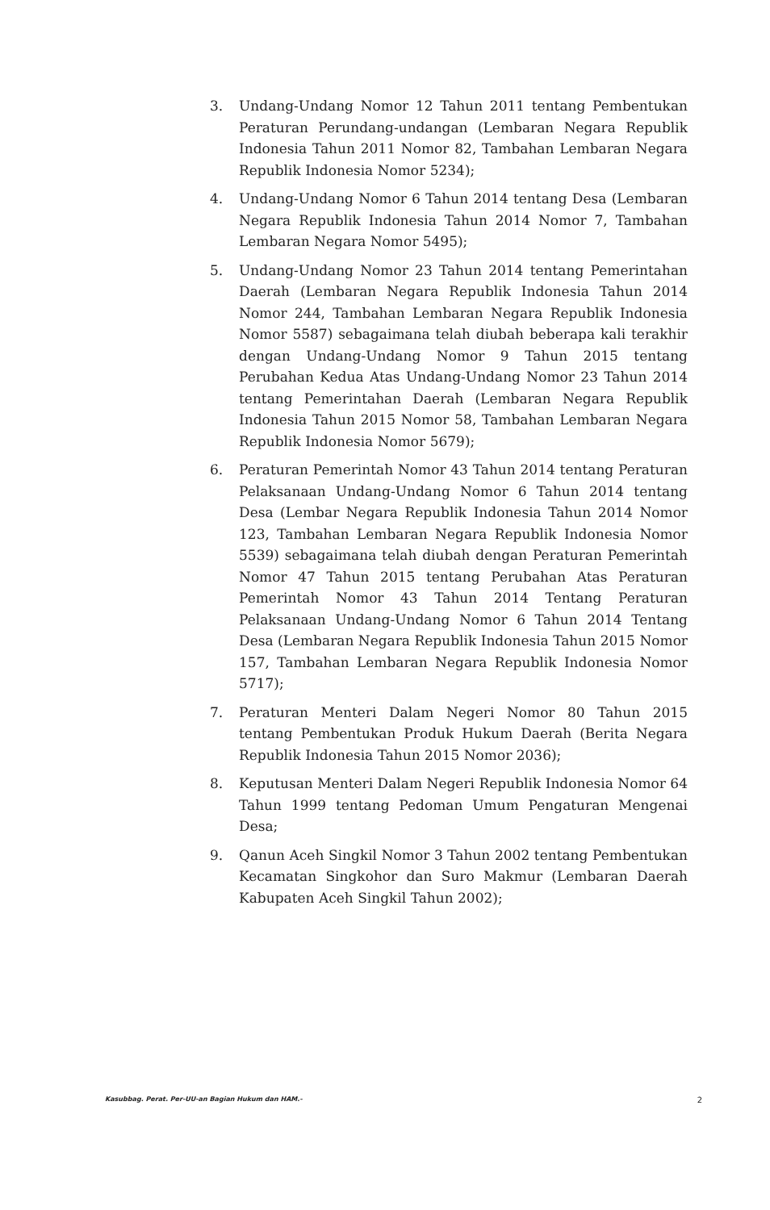3. Undang-Undang Nomor 12 Tahun 2011 tentang Pembentukan Peraturan Perundang-undangan (Lembaran Negara Republik Indonesia Tahun 2011 Nomor 82, Tambahan Lembaran Negara Republik Indonesia Nomor 5234);
4. Undang-Undang Nomor 6 Tahun 2014 tentang Desa (Lembaran Negara Republik Indonesia Tahun 2014 Nomor 7, Tambahan Lembaran Negara Nomor 5495);
5. Undang-Undang Nomor 23 Tahun 2014 tentang Pemerintahan Daerah (Lembaran Negara Republik Indonesia Tahun 2014 Nomor 244, Tambahan Lembaran Negara Republik Indonesia Nomor 5587) sebagaimana telah diubah beberapa kali terakhir dengan Undang-Undang Nomor 9 Tahun 2015 tentang Perubahan Kedua Atas Undang-Undang Nomor 23 Tahun 2014 tentang Pemerintahan Daerah (Lembaran Negara Republik Indonesia Tahun 2015 Nomor 58, Tambahan Lembaran Negara Republik Indonesia Nomor 5679);
6. Peraturan Pemerintah Nomor 43 Tahun 2014 tentang Peraturan Pelaksanaan Undang-Undang Nomor 6 Tahun 2014 tentang Desa (Lembar Negara Republik Indonesia Tahun 2014 Nomor 123, Tambahan Lembaran Negara Republik Indonesia Nomor 5539) sebagaimana telah diubah dengan Peraturan Pemerintah Nomor 47 Tahun 2015 tentang Perubahan Atas Peraturan Pemerintah Nomor 43 Tahun 2014 Tentang Peraturan Pelaksanaan Undang-Undang Nomor 6 Tahun 2014 Tentang Desa (Lembaran Negara Republik Indonesia Tahun 2015 Nomor 157, Tambahan Lembaran Negara Republik Indonesia Nomor 5717);
7. Peraturan Menteri Dalam Negeri Nomor 80 Tahun 2015 tentang Pembentukan Produk Hukum Daerah (Berita Negara Republik Indonesia Tahun 2015 Nomor 2036);
8. Keputusan Menteri Dalam Negeri Republik Indonesia Nomor 64 Tahun 1999 tentang Pedoman Umum Pengaturan Mengenai Desa;
9. Qanun Aceh Singkil Nomor 3 Tahun 2002 tentang Pembentukan Kecamatan Singkohor dan Suro Makmur (Lembaran Daerah Kabupaten Aceh Singkil Tahun 2002);
Kasubbag. Perat. Per-UU-an Bagian Hukum dan HAM.- 2